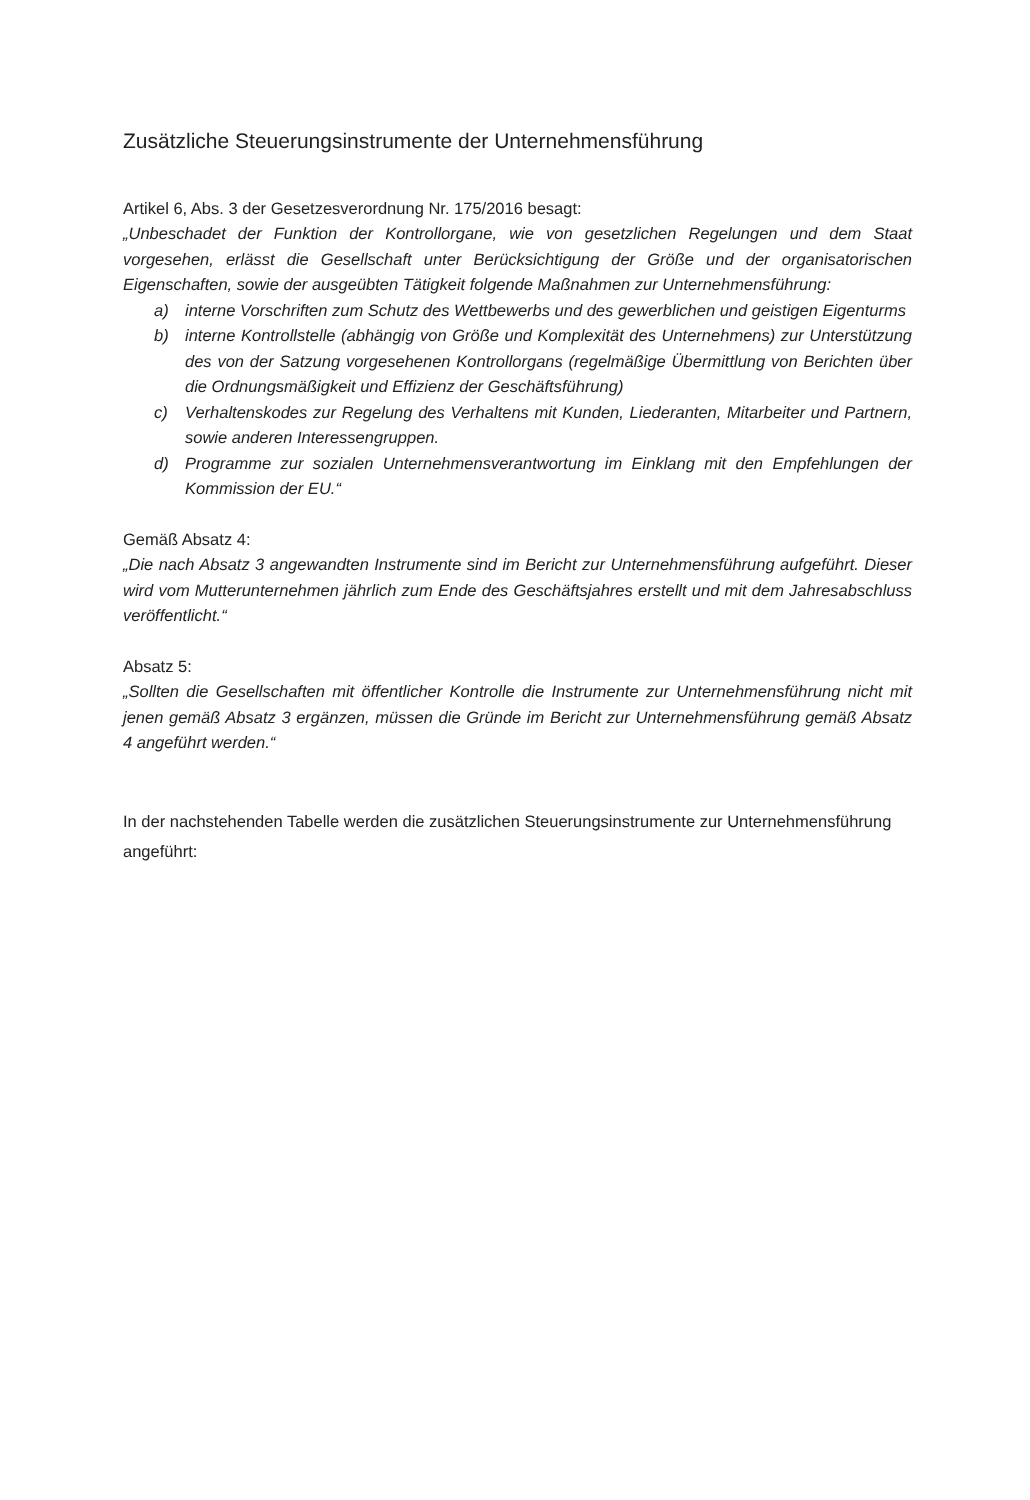Zusätzliche Steuerungsinstrumente der Unternehmensführung
Artikel 6, Abs. 3 der Gesetzesverordnung Nr. 175/2016 besagt:
„Unbeschadet der Funktion der Kontrollorgane, wie von gesetzlichen Regelungen und dem Staat vorgesehen, erlässt die Gesellschaft unter Berücksichtigung der Größe und der organisatorischen Eigenschaften, sowie der ausgeübten Tätigkeit folgende Maßnahmen zur Unternehmensführung:
a) interne Vorschriften zum Schutz des Wettbewerbs und des gewerblichen und geistigen Eigenturms
b) interne Kontrollstelle (abhängig von Größe und Komplexität des Unternehmens) zur Unterstützung des von der Satzung vorgesehenen Kontrollorgans (regelmäßige Übermittlung von Berichten über die Ordnungsmäßigkeit und Effizienz der Geschäftsführung)
c) Verhaltenskodes zur Regelung des Verhaltens mit Kunden, Liederanten, Mitarbeiter und Partnern, sowie anderen Interessengruppen.
d) Programme zur sozialen Unternehmensverantwortung im Einklang mit den Empfehlungen der Kommission der EU.“
Gemäß Absatz 4:
„Die nach Absatz 3 angewandten Instrumente sind im Bericht zur Unternehmensführung aufgeführt. Dieser wird vom Mutterunternehmen jährlich zum Ende des Geschäftsjahres erstellt und mit dem Jahresabschluss veröffentlicht.“
Absatz 5:
„Sollten die Gesellschaften mit öffentlicher Kontrolle die Instrumente zur Unternehmensführung nicht mit jenen gemäß Absatz 3 ergänzen, müssen die Gründe im Bericht zur Unternehmensführung gemäß Absatz 4 angeführt werden.“
In der nachstehenden Tabelle werden die zusätzlichen Steuerungsinstrumente zur Unternehmensführung angeführt: